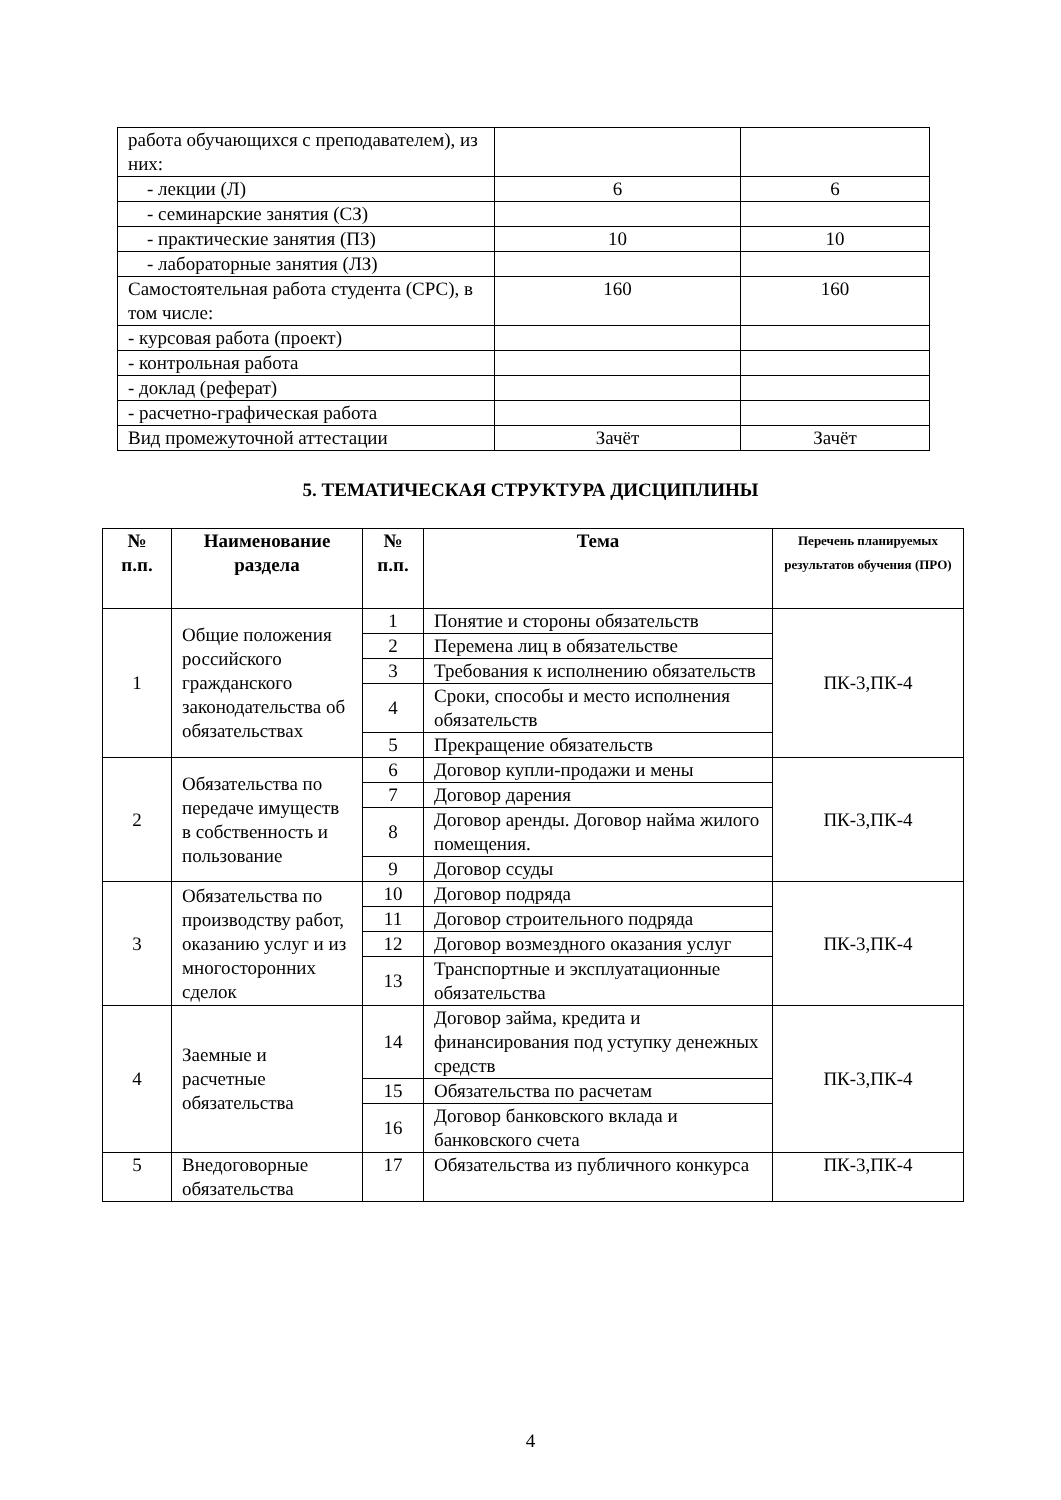| работа обучающихся с преподавателем), из них: | | |
| - лекции (Л) | 6 | 6 |
| - семинарские занятия (СЗ) | | |
| - практические занятия (ПЗ) | 10 | 10 |
| - лабораторные занятия (ЛЗ) | | |
| Самостоятельная работа студента (СРС), в том числе: | 160 | 160 |
| - курсовая работа (проект) | | |
| - контрольная работа | | |
| - доклад (реферат) | | |
| - расчетно-графическая работа | | |
| Вид промежуточной аттестации | Зачёт | Зачёт |
5. ТЕМАТИЧЕСКАЯ СТРУКТУРА ДИСЦИПЛИНЫ
| № п.п. | Наименование раздела | № п.п. | Тема | Перечень планируемых результатов обучения (ПРО) |
| --- | --- | --- | --- | --- |
| 1 | Общие положения российского гражданского законодательства об обязательствах | 1 | Понятие и стороны обязательств | ПК-3,ПК-4 |
| | | 2 | Перемена лиц в обязательстве | |
| | | 3 | Требования к исполнению обязательств | |
| | | 4 | Сроки, способы и место исполнения обязательств | |
| | | 5 | Прекращение обязательств | |
| 2 | Обязательства по передаче имуществ в собственность и пользование | 6 | Договор купли-продажи и мены | ПК-3,ПК-4 |
| | | 7 | Договор дарения | |
| | | 8 | Договор аренды. Договор найма жилого помещения. | |
| | | 9 | Договор ссуды | |
| 3 | Обязательства по производству работ, оказанию услуг и из многосторонних сделок | 10 | Договор подряда | ПК-3,ПК-4 |
| | | 11 | Договор строительного подряда | |
| | | 12 | Договор возмездного оказания услуг | |
| | | 13 | Транспортные и эксплуатационные обязательства | |
| 4 | Заемные и расчетные обязательства | 14 | Договор займа, кредита и финансирования под уступку денежных средств | ПК-3,ПК-4 |
| | | 15 | Обязательства по расчетам | |
| | | 16 | Договор банковского вклада и банковского счета | |
| 5 | Внедоговорные обязательства | 17 | Обязательства из публичного конкурса | ПК-3,ПК-4 |
4